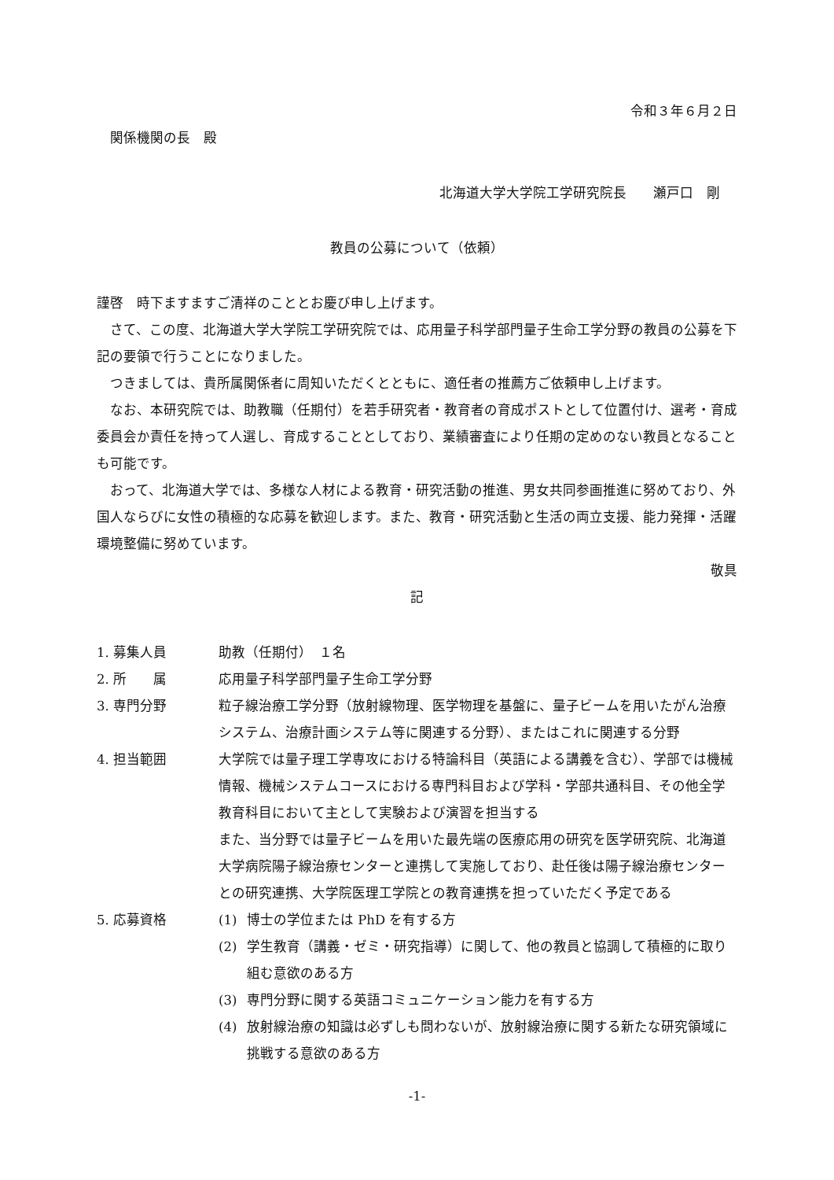令和３年６月２日
関係機関の長　殿
北海道大学大学院工学研究院長　　瀬戸口　剛
教員の公募について（依頼）
謹啓　時下ますますご清祥のこととお慶び申し上げます。
さて、この度、北海道大学大学院工学研究院では、応用量子科学部門量子生命工学分野の教員の公募を下記の要領で行うことになりました。
つきましては、貴所属関係者に周知いただくとともに、適任者の推薦方ご依頼申し上げます。
なお、本研究院では、助教職（任期付）を若手研究者・教育者の育成ポストとして位置付け、選考・育成委員会か責任を持って人選し、育成することとしており、業績審査により任期の定めのない教員となることも可能です。
おって、北海道大学では、多様な人材による教育・研究活動の推進、男女共同参画推進に努めており、外国人ならびに女性の積極的な応募を歓迎します。また、教育・研究活動と生活の両立支援、能力発揮・活躍環境整備に努めています。
敬具
記
1. 募集人員 助教（任期付）　１名
2. 所　　属 応用量子科学部門量子生命工学分野
3. 専門分野 粒子線治療工学分野（放射線物理、医学物理を基盤に、量子ビームを用いたがん治療システム、治療計画システム等に関連する分野）、またはこれに関連する分野
4. 担当範囲 大学院では量子理工学専攻における特論科目（英語による講義を含む）、学部では機械情報、機械システムコースにおける専門科目および学科・学部共通科目、その他全学教育科目において主として実験および演習を担当する
また、当分野では量子ビームを用いた最先端の医療応用の研究を医学研究院、北海道大学病院陽子線治療センターと連携して実施しており、赴任後は陽子線治療センターとの研究連携、大学院医理工学院との教育連携を担っていただく予定である
5. 応募資格 (1) 博士の学位または PhD を有する方
(2) 学生教育（講義・ゼミ・研究指導）に関して、他の教員と協調して積極的に取り組む意欲のある方
(3) 専門分野に関する英語コミュニケーション能力を有する方
(4) 放射線治療の知識は必ずしも問わないが、放射線治療に関する新たな研究領域に挑戦する意欲のある方
-1-